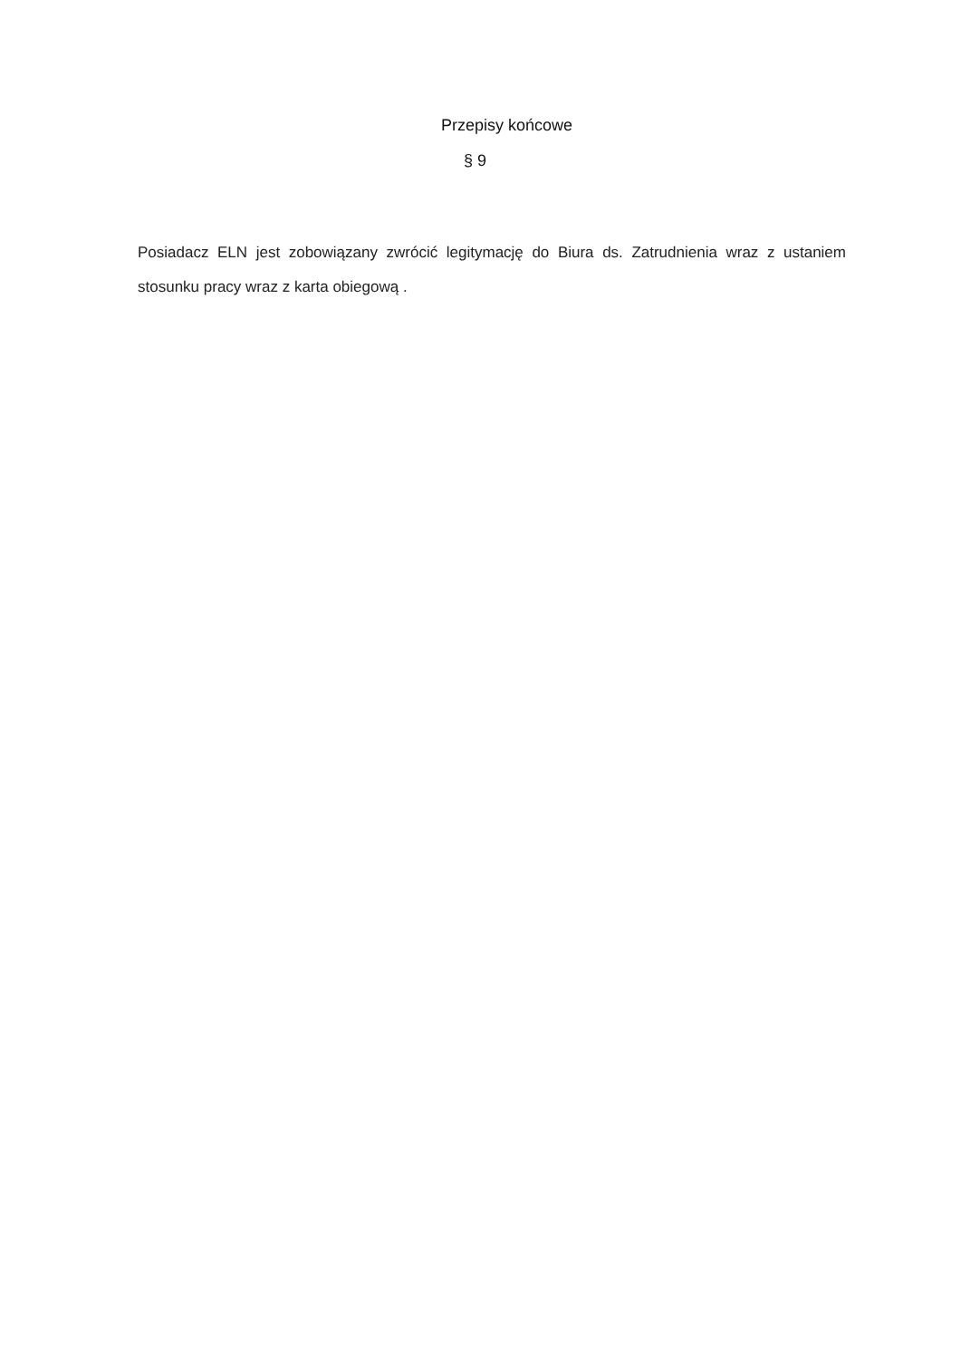Przepisy końcowe
§ 9
Posiadacz ELN jest zobowiązany zwrócić legitymację do Biura ds. Zatrudnienia wraz z ustaniem stosunku pracy wraz z karta obiegową .